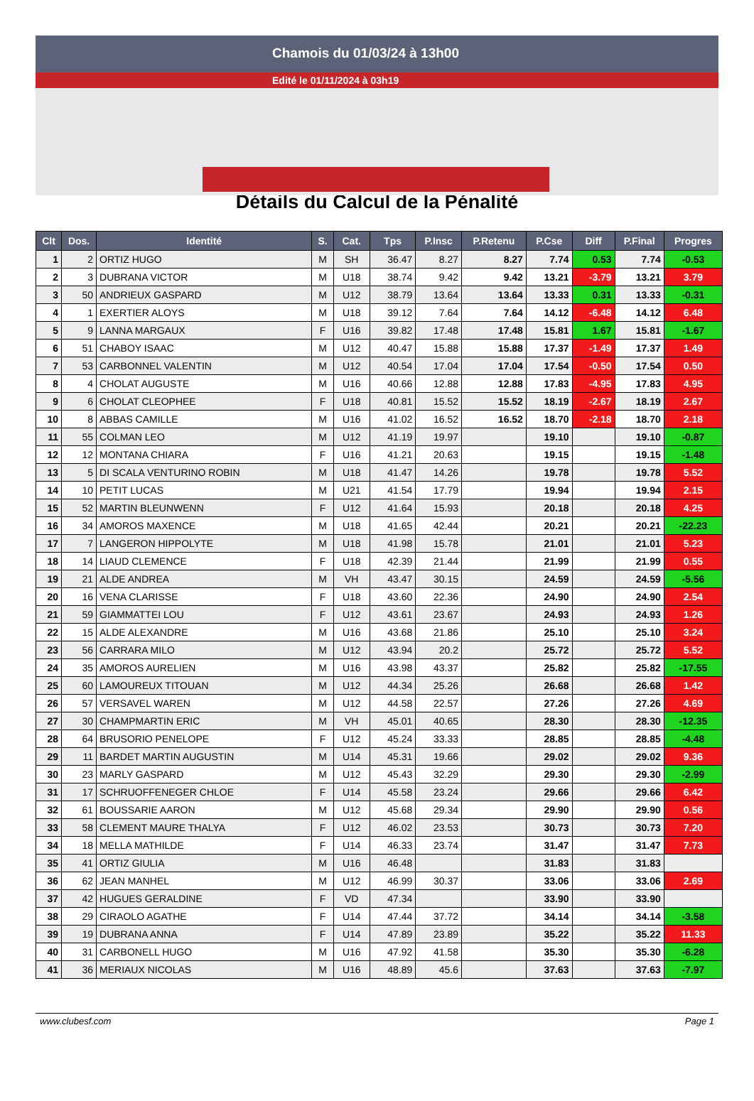Chamois du 01/03/24 à 13h00
Edité le 01/11/2024 à 03h19
Détails du Calcul de la Pénalité
| Clt | Dos. | Identité | S. | Cat. | Tps | P.Insc | P.Retenu | P.Cse | Diff | P.Final | Progres |
| --- | --- | --- | --- | --- | --- | --- | --- | --- | --- | --- | --- |
| 1 | 2 | ORTIZ HUGO | M | SH | 36.47 | 8.27 | 8.27 | 7.74 | 0.53 | 7.74 | -0.53 |
| 2 | 3 | DUBRANA VICTOR | M | U18 | 38.74 | 9.42 | 9.42 | 13.21 | -3.79 | 13.21 | 3.79 |
| 3 | 50 | ANDRIEUX GASPARD | M | U12 | 38.79 | 13.64 | 13.64 | 13.33 | 0.31 | 13.33 | -0.31 |
| 4 | 1 | EXERTIER ALOYS | M | U18 | 39.12 | 7.64 | 7.64 | 14.12 | -6.48 | 14.12 | 6.48 |
| 5 | 9 | LANNA MARGAUX | F | U16 | 39.82 | 17.48 | 17.48 | 15.81 | 1.67 | 15.81 | -1.67 |
| 6 | 51 | CHABOY ISAAC | M | U12 | 40.47 | 15.88 | 15.88 | 17.37 | -1.49 | 17.37 | 1.49 |
| 7 | 53 | CARBONNEL VALENTIN | M | U12 | 40.54 | 17.04 | 17.04 | 17.54 | -0.50 | 17.54 | 0.50 |
| 8 | 4 | CHOLAT AUGUSTE | M | U16 | 40.66 | 12.88 | 12.88 | 17.83 | -4.95 | 17.83 | 4.95 |
| 9 | 6 | CHOLAT CLEOPHEE | F | U18 | 40.81 | 15.52 | 15.52 | 18.19 | -2.67 | 18.19 | 2.67 |
| 10 | 8 | ABBAS CAMILLE | M | U16 | 41.02 | 16.52 | 16.52 | 18.70 | -2.18 | 18.70 | 2.18 |
| 11 | 55 | COLMAN LEO | M | U12 | 41.19 | 19.97 | | 19.10 | | 19.10 | -0.87 |
| 12 | 12 | MONTANA CHIARA | F | U16 | 41.21 | 20.63 | | 19.15 | | 19.15 | -1.48 |
| 13 | 5 | DI SCALA VENTURINO ROBIN | M | U18 | 41.47 | 14.26 | | 19.78 | | 19.78 | 5.52 |
| 14 | 10 | PETIT LUCAS | M | U21 | 41.54 | 17.79 | | 19.94 | | 19.94 | 2.15 |
| 15 | 52 | MARTIN BLEUNWENN | F | U12 | 41.64 | 15.93 | | 20.18 | | 20.18 | 4.25 |
| 16 | 34 | AMOROS MAXENCE | M | U18 | 41.65 | 42.44 | | 20.21 | | 20.21 | -22.23 |
| 17 | 7 | LANGERON HIPPOLYTE | M | U18 | 41.98 | 15.78 | | 21.01 | | 21.01 | 5.23 |
| 18 | 14 | LIAUD CLEMENCE | F | U18 | 42.39 | 21.44 | | 21.99 | | 21.99 | 0.55 |
| 19 | 21 | ALDE ANDREA | M | VH | 43.47 | 30.15 | | 24.59 | | 24.59 | -5.56 |
| 20 | 16 | VENA CLARISSE | F | U18 | 43.60 | 22.36 | | 24.90 | | 24.90 | 2.54 |
| 21 | 59 | GIAMMATTEI LOU | F | U12 | 43.61 | 23.67 | | 24.93 | | 24.93 | 1.26 |
| 22 | 15 | ALDE ALEXANDRE | M | U16 | 43.68 | 21.86 | | 25.10 | | 25.10 | 3.24 |
| 23 | 56 | CARRARA MILO | M | U12 | 43.94 | 20.2 | | 25.72 | | 25.72 | 5.52 |
| 24 | 35 | AMOROS AURELIEN | M | U16 | 43.98 | 43.37 | | 25.82 | | 25.82 | -17.55 |
| 25 | 60 | LAMOUREUX TITOUAN | M | U12 | 44.34 | 25.26 | | 26.68 | | 26.68 | 1.42 |
| 26 | 57 | VERSAVEL WAREN | M | U12 | 44.58 | 22.57 | | 27.26 | | 27.26 | 4.69 |
| 27 | 30 | CHAMPMARTIN ERIC | M | VH | 45.01 | 40.65 | | 28.30 | | 28.30 | -12.35 |
| 28 | 64 | BRUSORIO PENELOPE | F | U12 | 45.24 | 33.33 | | 28.85 | | 28.85 | -4.48 |
| 29 | 11 | BARDET MARTIN AUGUSTIN | M | U14 | 45.31 | 19.66 | | 29.02 | | 29.02 | 9.36 |
| 30 | 23 | MARLY GASPARD | M | U12 | 45.43 | 32.29 | | 29.30 | | 29.30 | -2.99 |
| 31 | 17 | SCHRUOFFENEGER CHLOE | F | U14 | 45.58 | 23.24 | | 29.66 | | 29.66 | 6.42 |
| 32 | 61 | BOUSSARIE AARON | M | U12 | 45.68 | 29.34 | | 29.90 | | 29.90 | 0.56 |
| 33 | 58 | CLEMENT MAURE THALYA | F | U12 | 46.02 | 23.53 | | 30.73 | | 30.73 | 7.20 |
| 34 | 18 | MELLA MATHILDE | F | U14 | 46.33 | 23.74 | | 31.47 | | 31.47 | 7.73 |
| 35 | 41 | ORTIZ GIULIA | M | U16 | 46.48 | | | 31.83 | | 31.83 | |
| 36 | 62 | JEAN MANHEL | M | U12 | 46.99 | 30.37 | | 33.06 | | 33.06 | 2.69 |
| 37 | 42 | HUGUES GERALDINE | F | VD | 47.34 | | | 33.90 | | 33.90 | |
| 38 | 29 | CIRAOLO AGATHE | F | U14 | 47.44 | 37.72 | | 34.14 | | 34.14 | -3.58 |
| 39 | 19 | DUBRANA ANNA | F | U14 | 47.89 | 23.89 | | 35.22 | | 35.22 | 11.33 |
| 40 | 31 | CARBONELL HUGO | M | U16 | 47.92 | 41.58 | | 35.30 | | 35.30 | -6.28 |
| 41 | 36 | MERIAUX NICOLAS | M | U16 | 48.89 | 45.6 | | 37.63 | | 37.63 | -7.97 |
www.clubesf.com Page 1